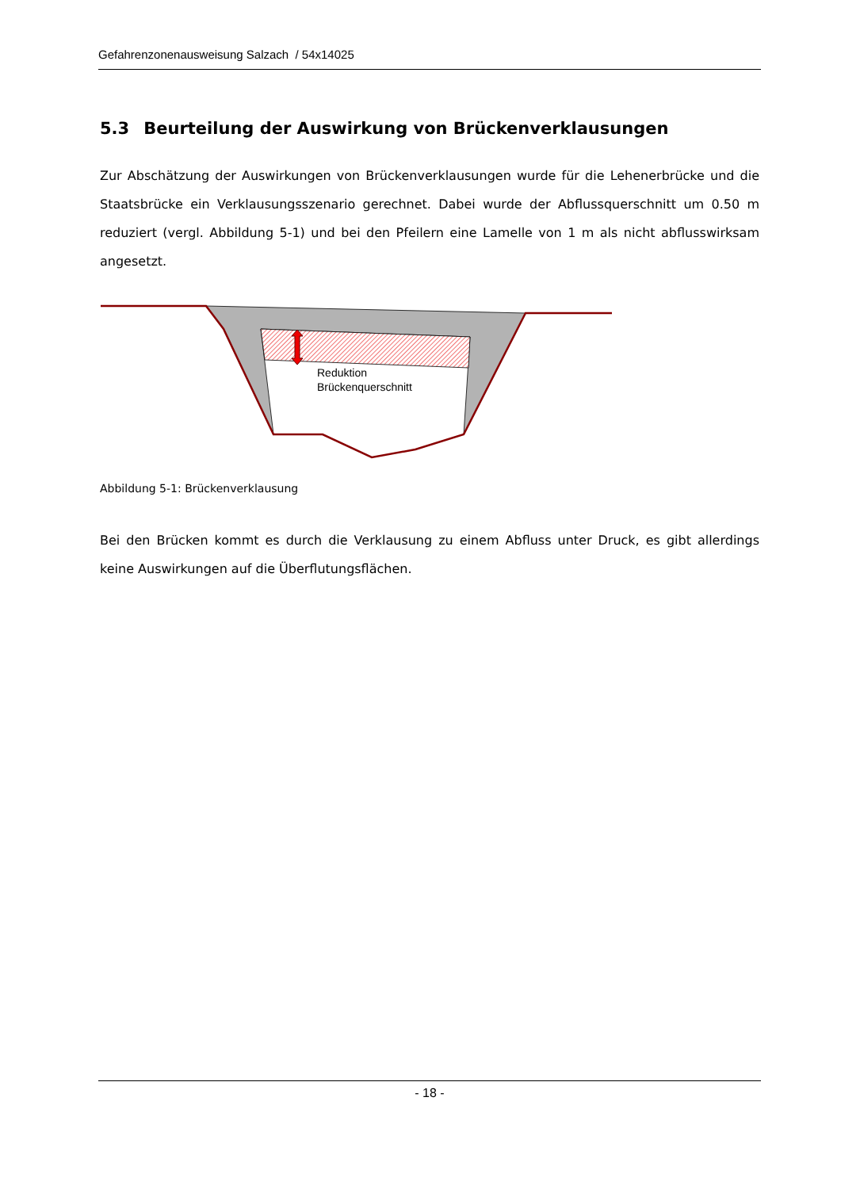Gefahrenzonenausweisung Salzach / 54x14025
5.3 Beurteilung der Auswirkung von Brückenverklausungen
Zur Abschätzung der Auswirkungen von Brückenverklausungen wurde für die Lehenerbrücke und die Staatsbrücke ein Verklausungsszenario gerechnet. Dabei wurde der Abflussquerschnitt um 0.50 m reduziert (vergl. Abbildung 5-1) und bei den Pfeilern eine Lamelle von 1 m als nicht abflusswirksam angesetzt.
Reduktion
Brückenquerschnitt
Abbildung 5-1: Brückenverklausung
Bei den Brücken kommt es durch die Verklausung zu einem Abfluss unter Druck, es gibt allerdings keine Auswirkungen auf die Überflutungsflächen.
- 18 -